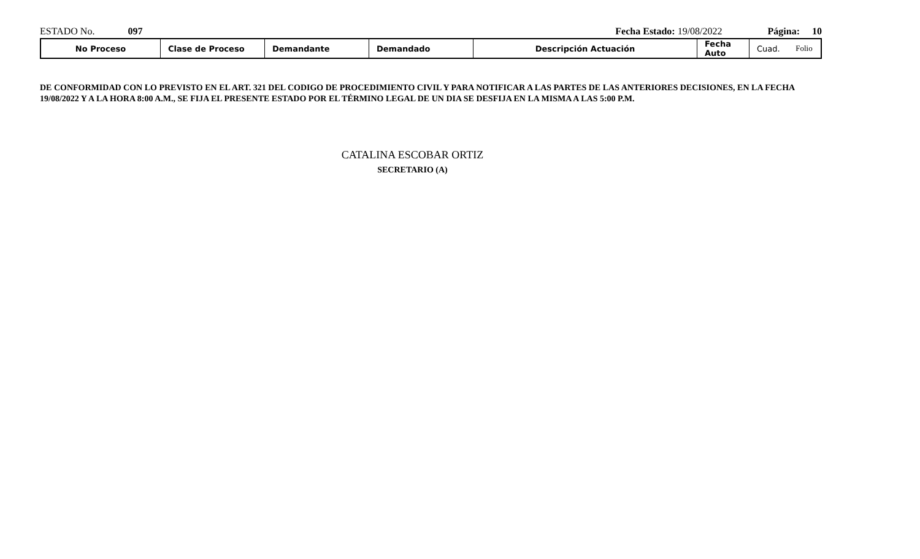ESTADO No. 097
Fecha Estado: 19/08/2022 Página: 10
| No Proceso | Clase de Proceso | Demandante | Demandado | Descripción Actuación | Fecha Auto | Cuad. | Folio |
| --- | --- | --- | --- | --- | --- | --- | --- |
DE CONFORMIDAD CON LO PREVISTO EN EL ART. 321 DEL CODIGO DE PROCEDIMIENTO CIVIL Y PARA NOTIFICAR A LAS PARTES DE LAS ANTERIORES DECISIONES, EN LA FECHA 19/08/2022 Y A LA HORA 8:00 A.M., SE FIJA EL PRESENTE ESTADO POR EL TÉRMINO LEGAL DE UN DIA SE DESFIJA EN LA MISMA A LAS 5:00 P.M.
CATALINA ESCOBAR ORTIZ
SECRETARIO (A)